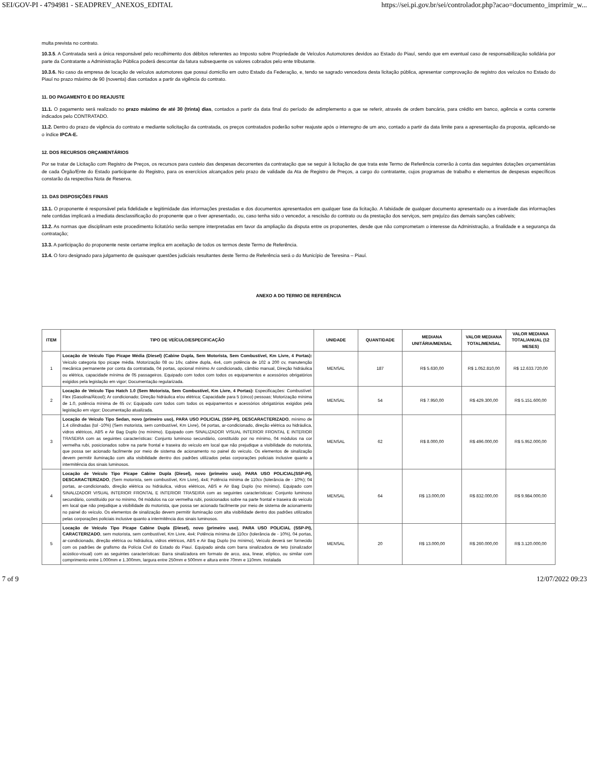SEI/GOV-PI - 4794981 - SEADPREV_ANEXOS_EDITAL https://sei.pi.gov.br/sei/controlador.php?acao=documento_imprimir_w...
multa prevista no contrato.
10.3.5. A Contratada será a única responsável pelo recolhimento dos débitos referentes ao Imposto sobre Propriedade de Veículos Automotores devidos ao Estado do Piauí, sendo que em eventual caso de responsabilização solidária por parte da Contratante a Administração Pública poderá descontar da fatura subsequente os valores cobrados pelo ente tributante.
10.3.6. No caso da empresa de locação de veículos automotores que possui domicílio em outro Estado da Federação, e, tendo se sagrado vencedora desta licitação pública, apresentar comprovação de registro dos veículos no Estado do Piauí no prazo máximo de 90 (noventa) dias contados a partir da vigência do contrato.
11. DO PAGAMENTO E DO REAJUSTE
11.1. O pagamento será realizado no prazo máximo de até 30 (trinta) dias, contados a partir da data final do período de adimplemento a que se referir, através de ordem bancária, para crédito em banco, agência e conta corrente indicados pelo CONTRATADO.
11.2. Dentro do prazo de vigência do contrato e mediante solicitação da contratada, os preços contratados poderão sofrer reajuste após o interregno de um ano, contado a partir da data limite para a apresentação da proposta, aplicando-se o índice IPCA-E.
12. DOS RECURSOS ORÇAMENTÁRIOS
Por se tratar de Licitação com Registro de Preços, os recursos para custeio das despesas decorrentes da contratação que se seguir à licitação de que trata este Termo de Referência correrão à conta das seguintes dotações orçamentárias de cada Órgão/Ente do Estado participante do Registro, para os exercícios alcançados pelo prazo de validade da Ata de Registro de Preços, a cargo do contratante, cujos programas de trabalho e elementos de despesas específicos constarão da respectiva Nota de Reserva.
13. DAS DISPOSIÇÕES FINAIS
13.1. O proponente é responsável pela fidelidade e legitimidade das informações prestadas e dos documentos apresentados em qualquer fase da licitação. A falsidade de qualquer documento apresentado ou a inverdade das informações nele contidas implicará a imediata desclassificação do proponente que o tiver apresentado, ou, caso tenha sido o vencedor, a rescisão do contrato ou da prestação dos serviços, sem prejuízo das demais sanções cabíveis;
13.2. As normas que disciplinam este procedimento licitatório serão sempre interpretadas em favor da ampliação da disputa entre os proponentes, desde que não comprometam o interesse da Administração, a finalidade e a segurança da contratação;
13.3. A participação do proponente neste certame implica em aceitação de todos os termos deste Termo de Referência.
13.4. O foro designado para julgamento de quaisquer questões judiciais resultantes deste Termo de Referência será o do Município de Teresina – Piauí.
ANEXO A DO TERMO DE REFERÊNCIA
| ITEM | TIPO DE VEÍCULO/ESPECIFICAÇÃO | UNIDADE | QUANTIDADE | MEDIANA UNITÁRIA/MENSAL | VALOR MEDIANA TOTAL/MENSAL | VALOR MEDIANA TOTAL/ANUAL (12 MESES) |
| --- | --- | --- | --- | --- | --- | --- |
| 1 | Locação de Veículo Tipo Picape Média (Diesel) (Cabine Dupla, Sem Motorista, Sem Combustível, Km Livre, 4 Portas): Veículo categoria tipo picape média. Motorização 08 ou 16v, cabine dupla, 4x4, com potência de 102 a 200 cv, manutenção mecânica permanente por conta da contratada, 04 portas, opcional mínimo Ar condicionado, câmbio manual, Direção hidráulica ou elétrica, capacidade mínima de 05 passageiros. Equipado com todos com todos os equipamentos e acessórios obrigatórios exigidos pela legislação em vigor; Documentação regularizada. | MENSAL | 187 | R$ 5.630,00 | R$ 1.052.810,00 | R$ 12.633.720,00 |
| 2 | Locação de Veículo Tipo Hatch 1.0 (Sem Motorista, Sem Combustível, Km Livre, 4 Portas): Especificações: Combustível: Flex (Gasolina/Álcool); Ar condicionado; Direção hidráulica e/ou elétrica; Capacidade para 5 (cinco) pessoas; Motorização mínima de 1.0, potência mínima de 65 cv; Equipado com todos com todos os equipamentos e acessórios obrigatórios exigidos pela legislação em vigor; Documentação atualizada. | MENSAL | 54 | R$ 7.950,00 | R$ 429.300,00 | R$ 5.151.600,00 |
| 3 | Locação de Veículo Tipo Sedan, novo (primeiro uso), PARA USO POLICIAL (SSP-PI), DESCARACTERIZADO , mínimo de 1.4 cilindradas (tol -10%) (Sem motorista, sem combustível, Km Livre), 04 portas, ar-condicionado, direção elétrica ou hidráulica, vidros elétricos, ABS e Air Bag Duplo (no mínimo). Equipado com SINALIZADOR VISUAL INTERIOR FRONTAL E INTERIOR TRASEIRA com as seguintes características: Conjunto luminoso secundário, constituído por no mínimo, 04 módulos na cor vermelha rubi, posicionados sobre na parte frontal e traseira do veículo em local que não prejudique a visibilidade do motorista, que possa ser acionado facilmente por meio de sistema de acionamento no painel do veículo. Os elementos de sinalização devem permitir iluminação com alta visibilidade dentro dos padrões utilizados pelas corporações policiais inclusive quanto a intermitência dos sinais luminosos. | MENSAL | 62 | R$ 8.000,00 | R$ 496.000,00 | R$ 5.952.000,00 |
| 4 | Locação de Veículo Tipo Picape Cabine Dupla (Diesel), novo (primeiro uso) , PARA USO POLICIAL(SSP-PI), DESCARACTERIZADO , (Sem motorista, sem combustível, Km Livre), 4x4; Potência mínima de 110cv (tolerância de - 10%); 04 portas, ar-condicionado, direção elétrica ou hidráulica, vidros elétricos, ABS e Air Bag Duplo (no mínimo). Equipado com SINALIZADOR VISUAL INTERIOR FRONTAL E INTERIOR TRASEIRA com as seguintes características: Conjunto luminoso secundário, constituído por no mínimo, 04 módulos na cor vermelha rubi, posicionados sobre na parte frontal e traseira do veículo em local que não prejudique a visibilidade do motorista, que possa ser acionado facilmente por meio de sistema de acionamento no painel do veículo. Os elementos de sinalização devem permitir iluminação com alta visibilidade dentro dos padrões utilizados pelas corporações policiais inclusive quanto a intermitência dos sinais luminosos. | MENSAL | 64 | R$ 13.000,00 | R$ 832.000,00 | R$ 9.984.000,00 |
| 5 | Locação de Veículo Tipo Picape Cabine Dupla (Diesel), novo (primeiro uso) , PARA USO POLICIAL (SSP-PI), CARACTERIZADO , sem motorista, sem combustível, Km Livre, 4x4; Potência mínima de 110cv (tolerância de - 10%), 04 portas, ar-condicionado, direção elétrica ou hidráulica, vidros elétricos, ABS e Air Bag Duplo (no mínimo), Veículo deverá ser fornecido com os padrões de grafismo da Polícia Civil do Estado do Piauí. Equipado ainda com barra sinalizadora de teto (sinalizador acústico-visual) com as seguintes características: Barra sinalizadora em formato de arco, asa, linear, elíptico, ou similar com comprimento entre 1.000mm e 1.300mm, largura entre 250mm e 500mm e altura entre 70mm e 110mm. Instalada | MENSAL | 20 | R$ 13.000,00 | R$ 260.000,00 | R$ 3.120.000,00 |
7 of 9 12/07/2022 09:23